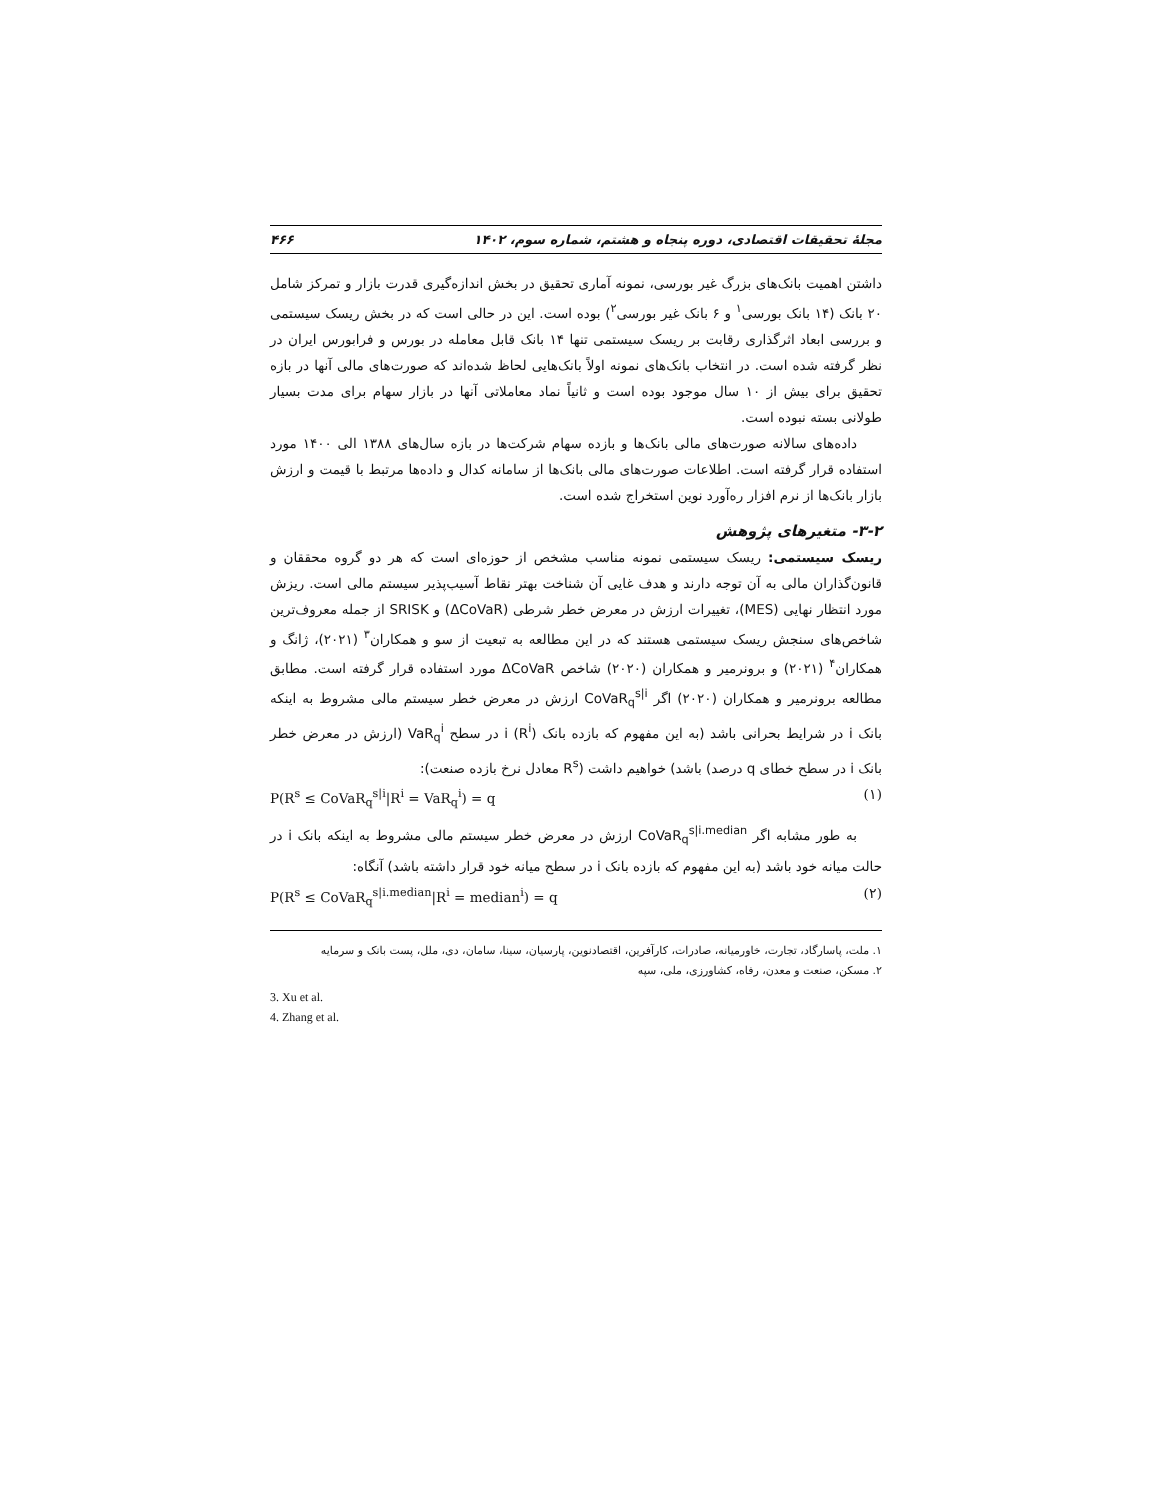مجلهٔ تحقیقات اقتصادی، دوره پنجاه و هشتم، شماره سوم، ۱۴۰۲ ۴۶۶
داشتن اهمیت بانک‌های بزرگ غیر بورسی، نمونه آماری تحقیق در بخش اندازه‌گیری قدرت بازار و تمرکز شامل ۲۰ بانک (۱۴ بانک بورسی<sup>۱</sup> و ۶ بانک غیر بورسی<sup>۲</sup>) بوده است. این در حالی است که در بخش ریسک سیستمی و بررسی ابعاد اثرگذاری رقابت بر ریسک سیستمی تنها ۱۴ بانک قابل معامله در بورس و فرابورس ایران در نظر گرفته شده است. در انتخاب بانک‌های نمونه اولاً بانک‌هایی لحاظ شده‌اند که صورت‌های مالی آنها در بازه تحقیق برای بیش از ۱۰ سال موجود بوده است و ثانیاً نماد معاملاتی آنها در بازار سهام برای مدت بسیار طولانی بسته نبوده است.
داده‌های سالانه صورت‌های مالی بانک‌ها و بازده سهام شرکت‌ها در بازه سال‌های ۱۳۸۸ الی ۱۴۰۰ مورد استفاده قرار گرفته است. اطلاعات صورت‌های مالی بانک‌ها از سامانه کدال و داده‌ها مرتبط با قیمت و ارزش بازار بانک‌ها از نرم افزار ره‌آورد نوین استخراج شده است.
۳-۲- متغیرهای پژوهش
ریسک سیستمی: ریسک سیستمی نمونه مناسب مشخص از حوزه‌ای است که هر دو گروه محققان و قانون‌گذاران مالی به آن توجه دارند و هدف غایی آن شناخت بهتر نقاط آسیب‌پذیر سیستم مالی است. ریزش مورد انتظار نهایی (MES)، تغییرات ارزش در معرض خطر شرطی (ΔCoVaR) و SRISK از جمله معروف‌ترین شاخص‌های سنجش ریسک سیستمی هستند که در این مطالعه به تبعیت از سو و همکاران<sup>۳</sup> (۲۰۲۱)، ژانگ و همکاران<sup>۴</sup> (۲۰۲۱) و برونرمیر و همکاران (۲۰۲۰) شاخص ΔCoVaR مورد استفاده قرار گرفته است. مطابق مطالعه برونرمیر و همکاران (۲۰۲۰) اگر CoVaR<sub>q</sub><sup>s|i</sup> ارزش در معرض خطر سیستم مالی مشروط به اینکه بانک i در شرایط بحرانی باشد (به این مفهوم که بازده بانک i (R<sup>i</sup>) در سطح VaR<sub>q</sub><sup>i</sup> (ارزش در معرض خطر بانک i در سطح خطای q درصد) باشد) خواهیم داشت (R<sup>s</sup> معادل نرخ بازده صنعت):
P(R<sup>s</sup> ≤ CoVaR<sub>q</sub><sup>s|i</sup>|R<sup>i</sup> = VaR<sub>q</sub><sup>i</sup>) = q (۱)
به طور مشابه اگر CoVaR<sub>q</sub><sup>s|i.median</sup> ارزش در معرض خطر سیستم مالی مشروط به اینکه بانک i در حالت میانه خود باشد (به این مفهوم که بازده بانک i در سطح میانه خود قرار داشته باشد) آنگاه:
P(R<sup>s</sup> ≤ CoVaR<sub>q</sub><sup>s|i.median</sup>|R<sup>i</sup> = median<sup>i</sup>) = q (۲)
۱. ملت، پاسارگاد، تجارت، خاورمیانه، صادرات، کارآفرین، اقتصادنوین، پارسیان، سینا، سامان، دی، ملل، پست بانک و سرمایه
۲. مسکن، صنعت و معدن، رفاه، کشاورزی، ملی، سپه
3. Xu et al.
4. Zhang et al.